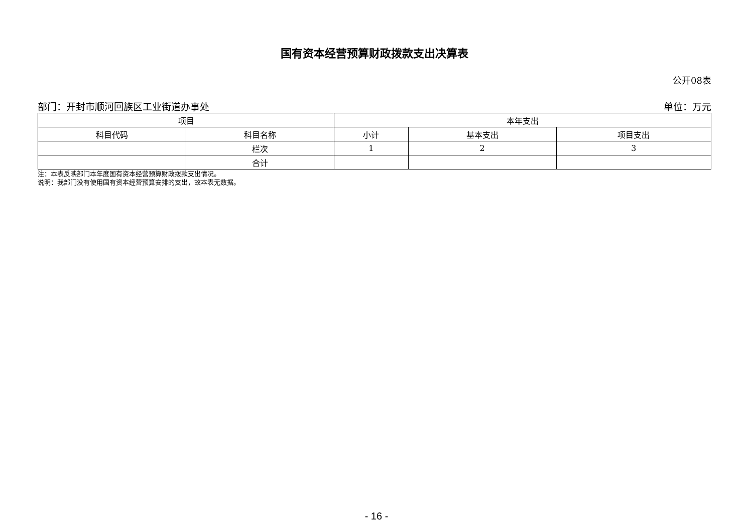国有资本经营预算财政拨款支出决算表
公开08表
部门：开封市顺河回族区工业街道办事处 单位：万元
| 项目 | | 本年支出 | | |
| --- | --- | --- | --- | --- |
| 科目代码 | 科目名称 | 小计 | 基本支出 | 项目支出 |
| | 栏次 | 1 | 2 | 3 |
| | 合计 | | | |
注：本表反映部门本年度国有资本经营预算财政拨款支出情况。
说明：我部门没有使用国有资本经营预算安排的支出，故本表无数据。
- 16 -